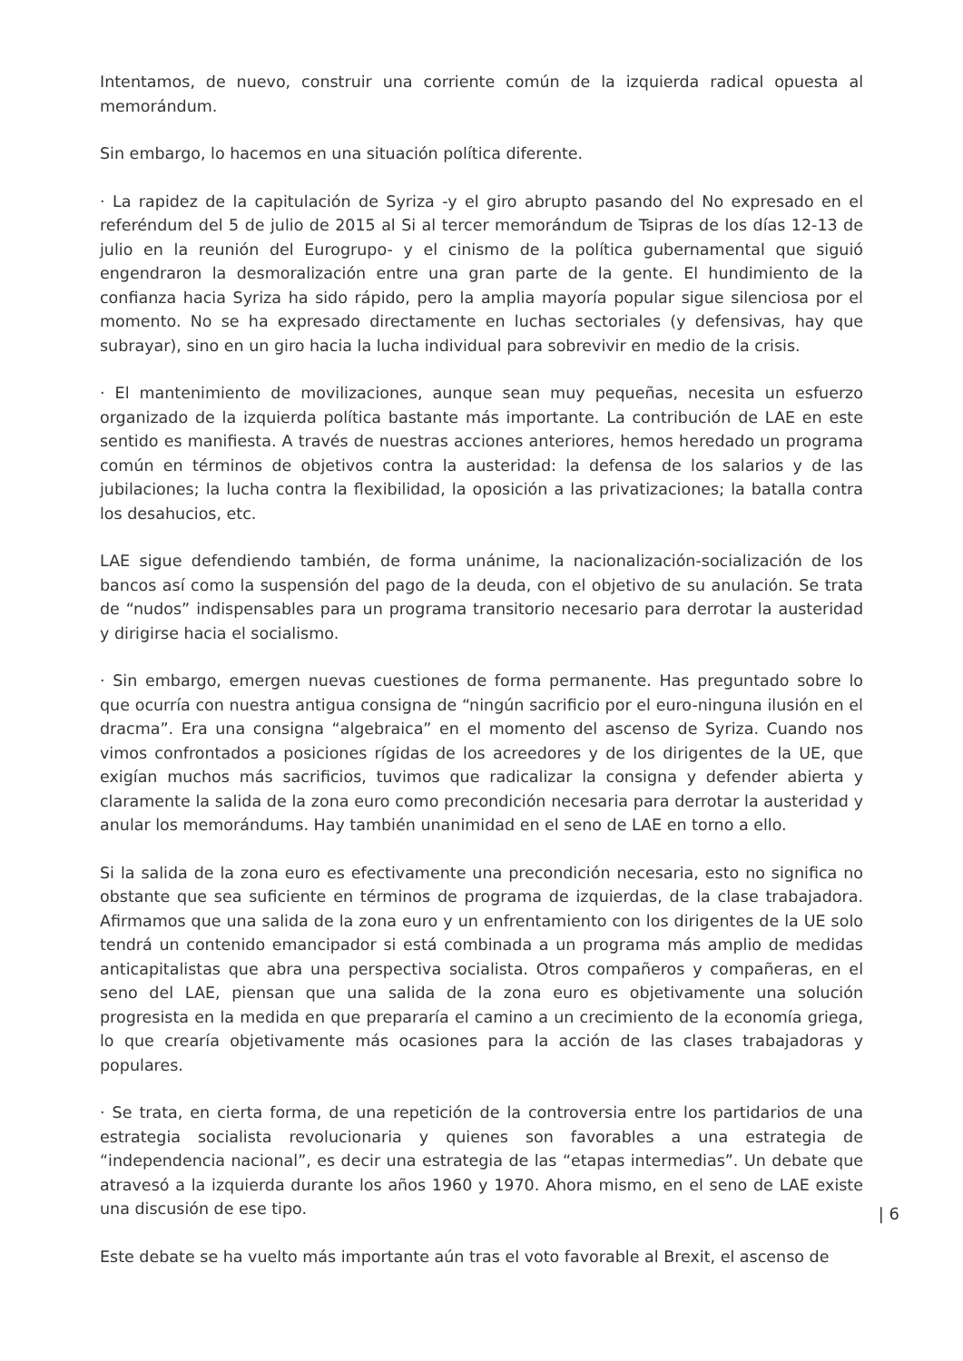Intentamos, de nuevo, construir una corriente común de la izquierda radical opuesta al memorándum.
Sin embargo, lo hacemos en una situación política diferente.
· La rapidez de la capitulación de Syriza -y el giro abrupto pasando del No expresado en el referéndum del 5 de julio de 2015 al Si al tercer memorándum de Tsipras de los días 12-13 de julio en la reunión del Eurogrupo- y el cinismo de la política gubernamental que siguió engendraron la desmoralización entre una gran parte de la gente. El hundimiento de la confianza hacia Syriza ha sido rápido, pero la amplia mayoría popular sigue silenciosa por el momento. No se ha expresado directamente en luchas sectoriales (y defensivas, hay que subrayar), sino en un giro hacia la lucha individual para sobrevivir en medio de la crisis.
· El mantenimiento de movilizaciones, aunque sean muy pequeñas, necesita un esfuerzo organizado de la izquierda política bastante más importante. La contribución de LAE en este sentido es manifiesta. A través de nuestras acciones anteriores, hemos heredado un programa común en términos de objetivos contra la austeridad: la defensa de los salarios y de las jubilaciones; la lucha contra la flexibilidad, la oposición a las privatizaciones; la batalla contra los desahucios, etc.
LAE sigue defendiendo también, de forma unánime, la nacionalización-socialización de los bancos así como la suspensión del pago de la deuda, con el objetivo de su anulación. Se trata de “nudos” indispensables para un programa transitorio necesario para derrotar la austeridad y dirigirse hacia el socialismo.
· Sin embargo, emergen nuevas cuestiones de forma permanente. Has preguntado sobre lo que ocurría con nuestra antigua consigna de “ningún sacrificio por el euro-ninguna ilusión en el dracma”. Era una consigna “algebraica” en el momento del ascenso de Syriza. Cuando nos vimos confrontados a posiciones rígidas de los acreedores y de los dirigentes de la UE, que exigían muchos más sacrificios, tuvimos que radicalizar la consigna y defender abierta y claramente la salida de la zona euro como precondición necesaria para derrotar la austeridad y anular los memorándums. Hay también unanimidad en el seno de LAE en torno a ello.
Si la salida de la zona euro es efectivamente una precondición necesaria, esto no significa no obstante que sea suficiente en términos de programa de izquierdas, de la clase trabajadora. Afirmamos que una salida de la zona euro y un enfrentamiento con los dirigentes de la UE solo tendrá un contenido emancipador si está combinada a un programa más amplio de medidas anticapitalistas que abra una perspectiva socialista. Otros compañeros y compañeras, en el seno del LAE, piensan que una salida de la zona euro es objetivamente una solución progresista en la medida en que prepararía el camino a un crecimiento de la economía griega, lo que crearía objetivamente más ocasiones para la acción de las clases trabajadoras y populares.
· Se trata, en cierta forma, de una repetición de la controversia entre los partidarios de una estrategia socialista revolucionaria y quienes son favorables a una estrategia de “independencia nacional”, es decir una estrategia de las “etapas intermedias”. Un debate que atravesó a la izquierda durante los años 1960 y 1970. Ahora mismo, en el seno de LAE existe una discusión de ese tipo.
Este debate se ha vuelto más importante aún tras el voto favorable al Brexit, el ascenso de
| 6